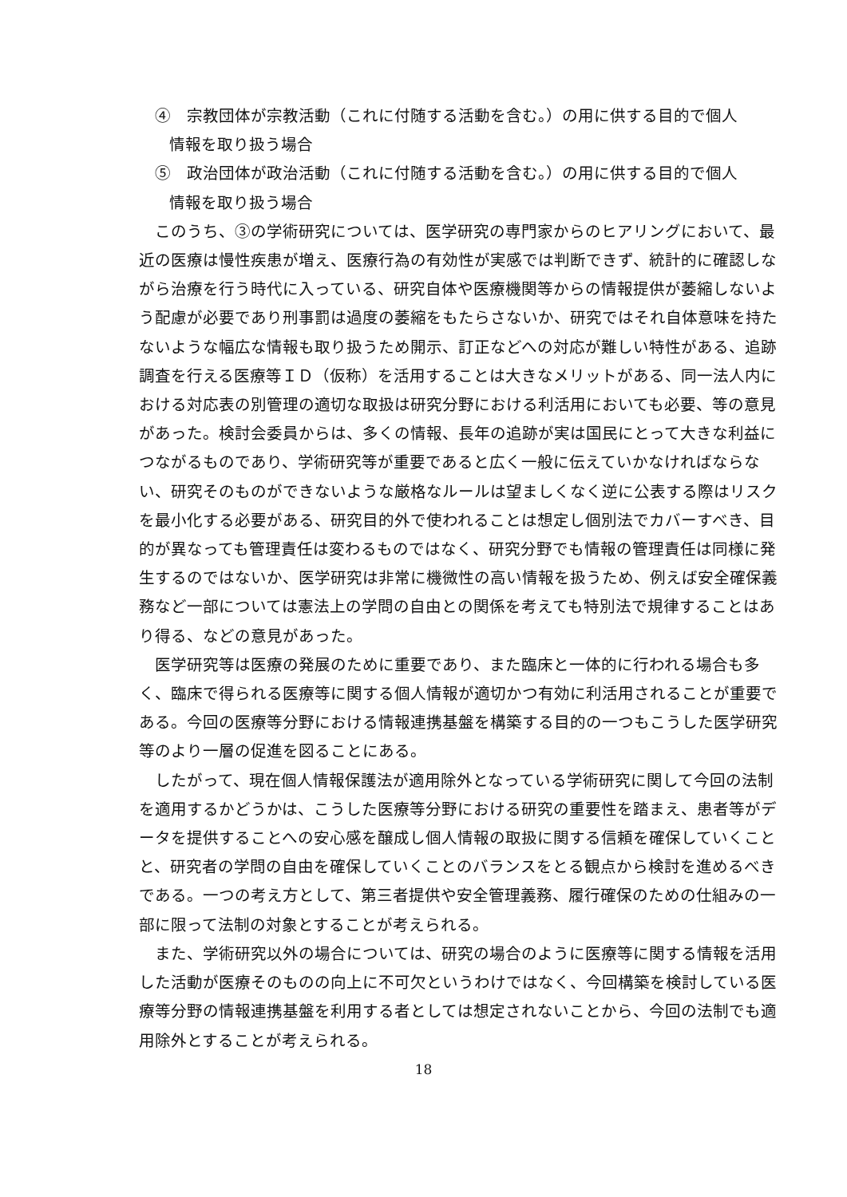④　宗教団体が宗教活動（これに付随する活動を含む。）の用に供する目的で個人
情報を取り扱う場合
⑤　政治団体が政治活動（これに付随する活動を含む。）の用に供する目的で個人
情報を取り扱う場合
このうち、③の学術研究については、医学研究の専門家からのヒアリングにおいて、最近の医療は慢性疾患が増え、医療行為の有効性が実感では判断できず、統計的に確認しながら治療を行う時代に入っている、研究自体や医療機関等からの情報提供が萎縮しないよう配慮が必要であり刑事罰は過度の萎縮をもたらさないか、研究ではそれ自体意味を持たないような幅広な情報も取り扱うため開示、訂正などへの対応が難しい特性がある、追跡調査を行える医療等ＩＤ（仮称）を活用することは大きなメリットがある、同一法人内における対応表の別管理の適切な取扱は研究分野における利活用においても必要、等の意見があった。検討会委員からは、多くの情報、長年の追跡が実は国民にとって大きな利益につながるものであり、学術研究等が重要であると広く一般に伝えていかなければならない、研究そのものができないような厳格なルールは望ましくなく逆に公表する際はリスクを最小化する必要がある、研究目的外で使われることは想定し個別法でカバーすべき、目的が異なっても管理責任は変わるものではなく、研究分野でも情報の管理責任は同様に発生するのではないか、医学研究は非常に機微性の高い情報を扱うため、例えば安全確保義務など一部については憲法上の学問の自由との関係を考えても特別法で規律することはあり得る、などの意見があった。
医学研究等は医療の発展のために重要であり、また臨床と一体的に行われる場合も多く、臨床で得られる医療等に関する個人情報が適切かつ有効に利活用されることが重要である。今回の医療等分野における情報連携基盤を構築する目的の一つもこうした医学研究等のより一層の促進を図ることにある。
したがって、現在個人情報保護法が適用除外となっている学術研究に関して今回の法制を適用するかどうかは、こうした医療等分野における研究の重要性を踏まえ、患者等がデータを提供することへの安心感を醸成し個人情報の取扱に関する信頼を確保していくことと、研究者の学問の自由を確保していくことのバランスをとる観点から検討を進めるべきである。一つの考え方として、第三者提供や安全管理義務、履行確保のための仕組みの一部に限って法制の対象とすることが考えられる。
また、学術研究以外の場合については、研究の場合のように医療等に関する情報を活用した活動が医療そのものの向上に不可欠というわけではなく、今回構築を検討している医療等分野の情報連携基盤を利用する者としては想定されないことから、今回の法制でも適用除外とすることが考えられる。
18